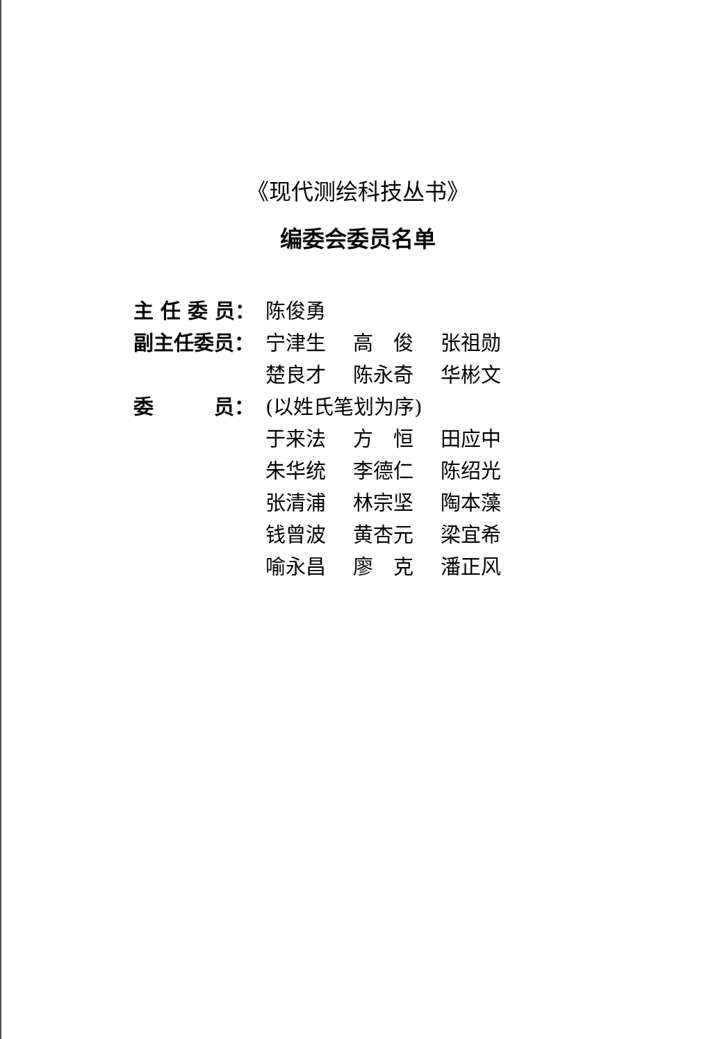《现代测绘科技丛书》
编委会委员名单
| 主 任 委 员： | 陈俊勇 | | |
| 副主任委员： | 宁津生 | 高 俊 | 张祖勋 |
| | 楚良才 | 陈永奇 | 华彬文 |
| 委 员： | (以姓氏笔划为序) | | |
| | 于来法 | 方 恒 | 田应中 |
| | 朱华统 | 李德仁 | 陈绍光 |
| | 张清浦 | 林宗坚 | 陶本藻 |
| | 钱曾波 | 黄杏元 | 梁宜希 |
| | 喻永昌 | 廖 克 | 潘正风 |